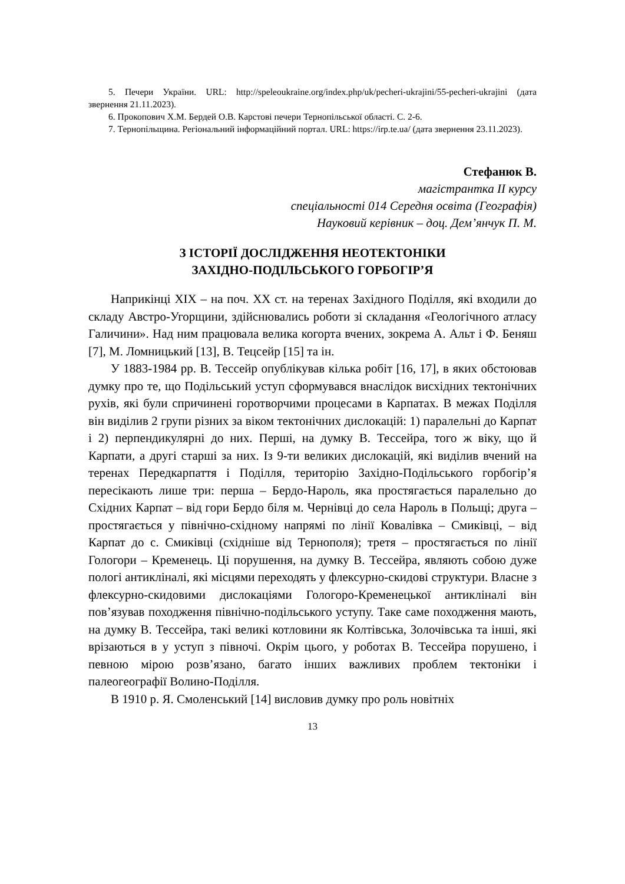5. Печери України. URL: http://speleoukraine.org/index.php/uk/pecheri-ukrajini/55-pecheri-ukrajini (дата звернення 21.11.2023).
6. Прокопович Х.М. Бердей О.В. Карстові печери Тернопільської області. С. 2-6.
7. Тернопільщина. Регіональний інформаційний портал. URL: https://irp.te.ua/ (дата звернення 23.11.2023).
Стефанюк В.
магістрантка ІІ курсу
спеціальності 014 Середня освіта (Географія)
Науковий керівник – доц. Дем’янчук П. М.
З ІСТОРІЇ ДОСЛІДЖЕННЯ НЕОТЕКТОНІКИ
ЗАХІДНО-ПОДІЛЬСЬКОГО ГОРБОГІР’Я
Наприкінці ХІХ – на поч. ХХ ст. на теренах Західного Поділля, які входили до складу Австро-Угорщини, здійснювались роботи зі складання «Геологічного атласу Галичини». Над ним працювала велика когорта вчених, зокрема А. Альт і Ф. Беняш [7], М. Ломницький [13], В. Тецсейр [15] та ін.
У 1883-1984 рр. В. Тессейр опублікував кілька робіт [16, 17], в яких обстоював думку про те, що Подільський уступ сформувався внаслідок висхідних тектонічних рухів, які були спричинені горотворчими процесами в Карпатах. В межах Поділля він виділив 2 групи різних за віком тектонічних дислокацій: 1) паралельні до Карпат і 2) перпендикулярні до них. Перші, на думку В. Тессейра, того ж віку, що й Карпати, а другі старші за них. Із 9-ти великих дислокацій, які виділив вчений на теренах Передкарпаття і Поділля, територію Західно-Подільського горбогір’я пересікають лише три: перша – Бердо-Нароль, яка простягається паралельно до Східних Карпат – від гори Бердо біля м. Чернівці до села Нароль в Польщі; друга – простягається у північно-східному напрямі по лінії Ковалівка – Смиківці, – від Карпат до с. Смиківці (східніше від Тернополя); третя – простягається по лінії Гологори – Кременець. Ці порушення, на думку В. Тессейра, являють собою дуже пологі антикліналі, які місцями переходять у флексурно-скидові структури. Власне з флексурно-скидовими дислокаціями Гологоро-Кременецької антикліналі він пов’язував походження північно-подільського уступу. Таке саме походження мають, на думку В. Тессейра, такі великі котловини як Колтівська, Золочівська та інші, які врізаються в у уступ з півночі. Окрім цього, у роботах В. Тессейра порушено, і певною мірою розв’язано, багато інших важливих проблем тектоніки і палеогеографії Волино-Поділля.
В 1910 р. Я. Смоленський [14] висловив думку про роль новітніх
13